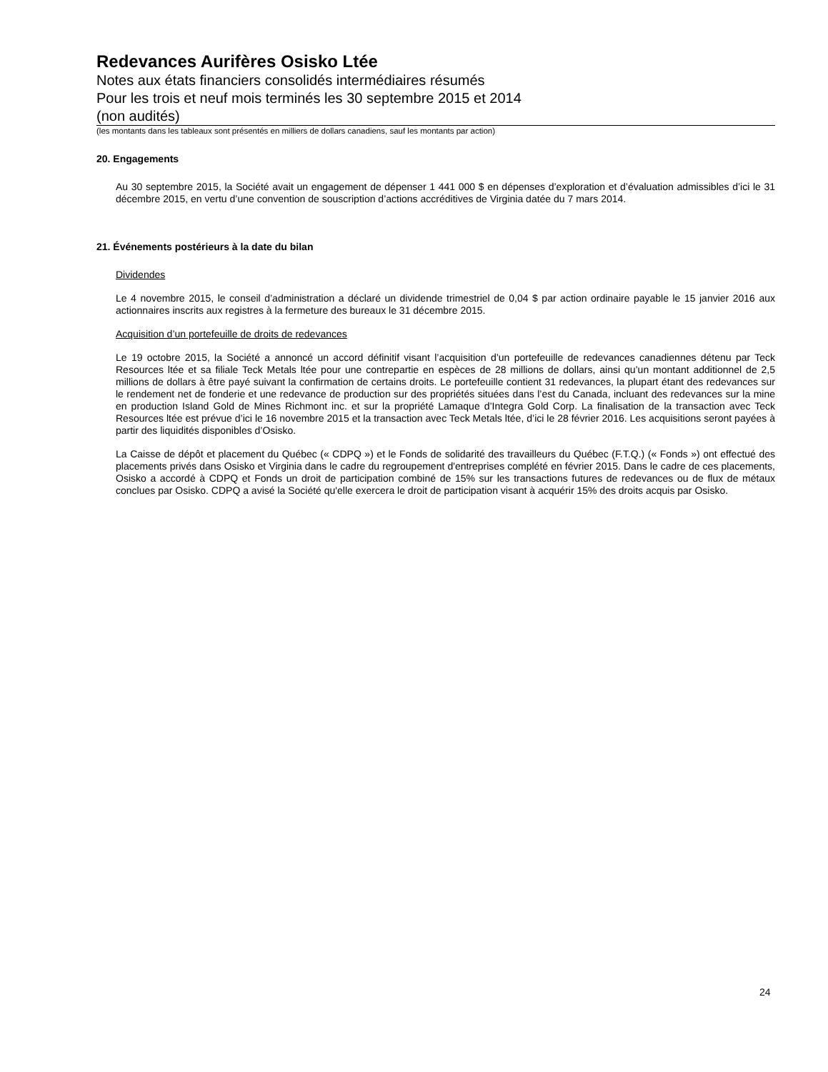Redevances Aurifères Osisko Ltée
Notes aux états financiers consolidés intermédiaires résumés
Pour les trois et neuf mois terminés les 30 septembre 2015 et 2014
(non audités)
(les montants dans les tableaux sont présentés en milliers de dollars canadiens, sauf les montants par action)
20. Engagements
Au 30 septembre 2015, la Société avait un engagement de dépenser 1 441 000 $ en dépenses d’exploration et d’évaluation admissibles d’ici le 31 décembre 2015, en vertu d’une convention de souscription d’actions accréditives de Virginia datée du 7 mars 2014.
21. Événements postérieurs à la date du bilan
Dividendes
Le 4 novembre 2015, le conseil d’administration a déclaré un dividende trimestriel de 0,04 $ par action ordinaire payable le 15 janvier 2016 aux actionnaires inscrits aux registres à la fermeture des bureaux le 31 décembre 2015.
Acquisition d’un portefeuille de droits de redevances
Le 19 octobre 2015, la Société a annoncé un accord définitif visant l’acquisition d’un portefeuille de redevances canadiennes détenu par Teck Resources ltée et sa filiale Teck Metals ltée pour une contrepartie en espèces de 28 millions de dollars, ainsi qu’un montant additionnel de 2,5 millions de dollars à être payé suivant la confirmation de certains droits. Le portefeuille contient 31 redevances, la plupart étant des redevances sur le rendement net de fonderie et une redevance de production sur des propriétés situées dans l’est du Canada, incluant des redevances sur la mine en production Island Gold de Mines Richmont inc. et sur la propriété Lamaque d’Integra Gold Corp. La finalisation de la transaction avec Teck Resources ltée est prévue d’ici le 16 novembre 2015 et la transaction avec Teck Metals ltée, d’ici le 28 février 2016. Les acquisitions seront payées à partir des liquidités disponibles d’Osisko.
La Caisse de dépôt et placement du Québec (« CDPQ ») et le Fonds de solidarité des travailleurs du Québec (F.T.Q.) (« Fonds ») ont effectué des placements privés dans Osisko et Virginia dans le cadre du regroupement d'entreprises complété en février 2015. Dans le cadre de ces placements, Osisko a accordé à CDPQ et Fonds un droit de participation combiné de 15% sur les transactions futures de redevances ou de flux de métaux conclues par Osisko. CDPQ a avisé la Société qu'elle exercera le droit de participation visant à acquérir 15% des droits acquis par Osisko.
24